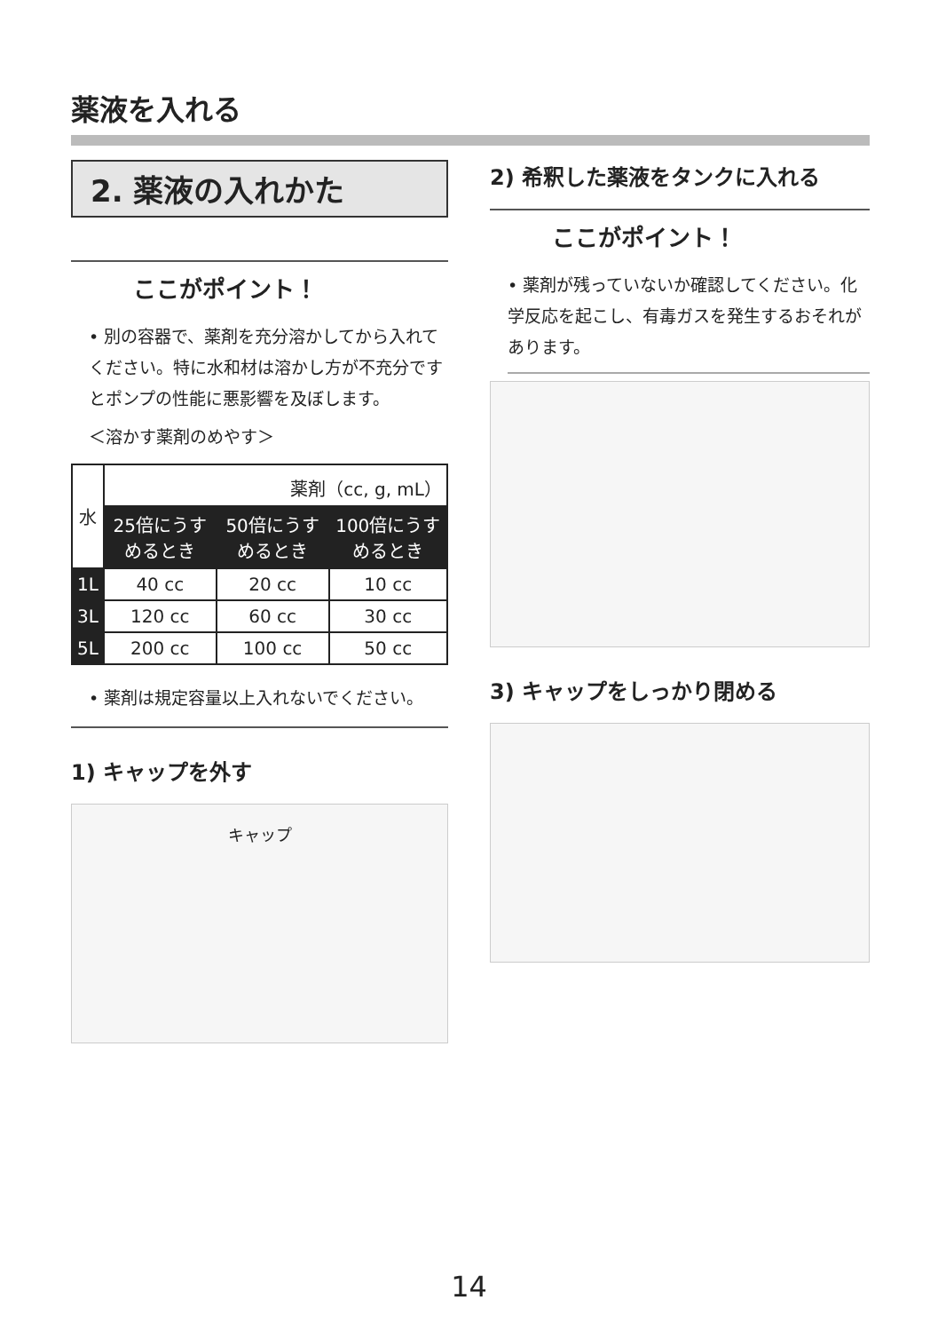薬液を入れる
2. 薬液の入れかた
ここがポイント！
• 別の容器で、薬剤を充分溶かしてから入れてください。特に水和材は溶かし方が不充分ですとポンプの性能に悪影響を及ぼします。
＜溶かす薬剤のめやす＞
| 水 | 薬剤（cc, g, mL） | | |
| --- | --- | --- | --- |
| | 25倍にうすめるとき | 50倍にうすめるとき | 100倍にうすめるとき |
| 1L | 40 cc | 20 cc | 10 cc |
| 3L | 120 cc | 60 cc | 30 cc |
| 5L | 200 cc | 100 cc | 50 cc |
• 薬剤は規定容量以上入れないでください。
1) キャップを外す
キャップ
2) 希釈した薬液をタンクに入れる
ここがポイント！
• 薬剤が残っていないか確認してください。化学反応を起こし、有毒ガスを発生するおそれがあります。
3) キャップをしっかり閉める
14